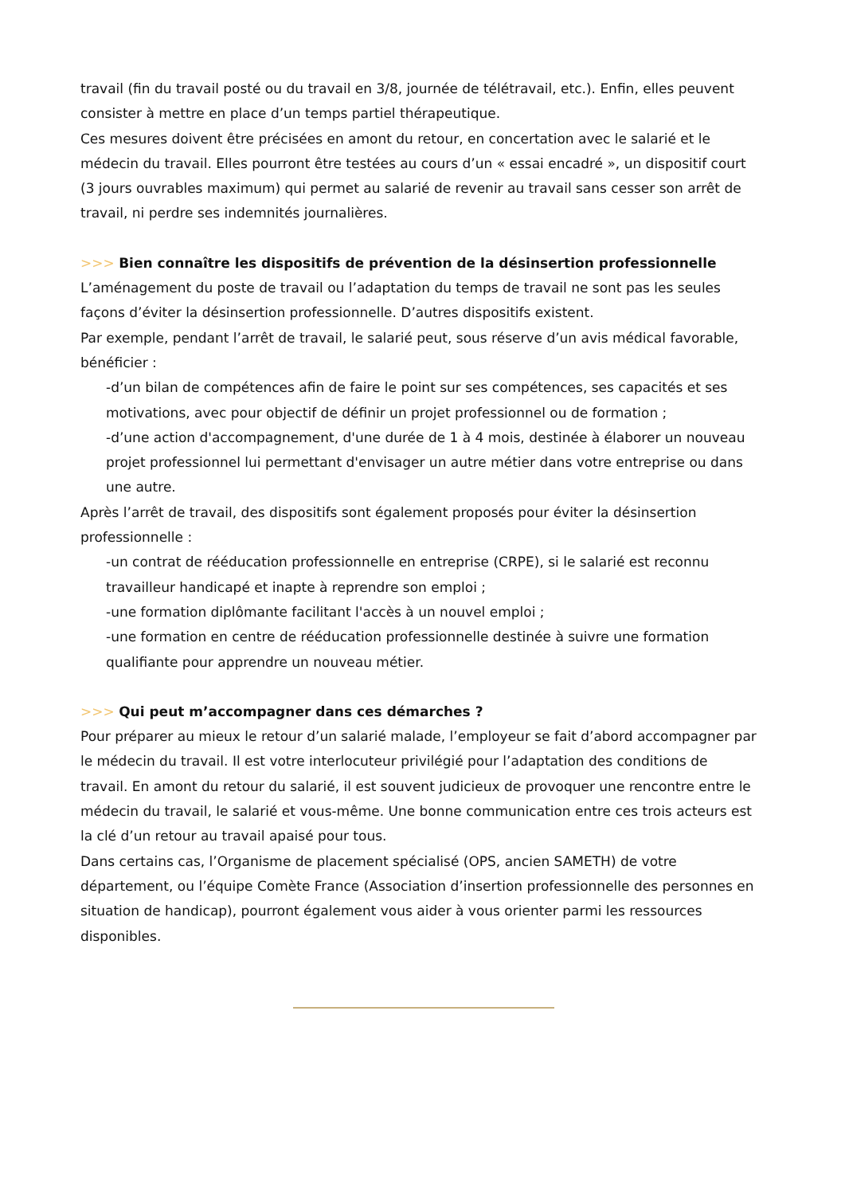travail (fin du travail posté ou du travail en 3/8, journée de télétravail, etc.). Enfin, elles peuvent consister à mettre en place d’un temps partiel thérapeutique.
Ces mesures doivent être précisées en amont du retour, en concertation avec le salarié et le médecin du travail. Elles pourront être testées au cours d’un « essai encadré », un dispositif court (3 jours ouvrables maximum) qui permet au salarié de revenir au travail sans cesser son arrêt de travail, ni perdre ses indemnités journalières.
>>> Bien connaître les dispositifs de prévention de la désinsertion professionnelle
L’aménagement du poste de travail ou l’adaptation du temps de travail ne sont pas les seules façons d’éviter la désinsertion professionnelle. D’autres dispositifs existent.
Par exemple, pendant l’arrêt de travail, le salarié peut, sous réserve d’un avis médical favorable, bénéficier :
-d’un bilan de compétences afin de faire le point sur ses compétences, ses capacités et ses motivations, avec pour objectif de définir un projet professionnel ou de formation ;
-d’une action d'accompagnement, d'une durée de 1 à 4 mois, destinée à élaborer un nouveau projet professionnel lui permettant d'envisager un autre métier dans votre entreprise ou dans une autre.
Après l’arrêt de travail, des dispositifs sont également proposés pour éviter la désinsertion professionnelle :
-un contrat de rééducation professionnelle en entreprise (CRPE), si le salarié est reconnu travailleur handicapé et inapte à reprendre son emploi ;
-une formation diplômante facilitant l'accès à un nouvel emploi ;
-une formation en centre de rééducation professionnelle destinée à suivre une formation qualifiante pour apprendre un nouveau métier.
>>> Qui peut m’accompagner dans ces démarches ?
Pour préparer au mieux le retour d’un salarié malade, l’employeur se fait d’abord accompagner par le médecin du travail. Il est votre interlocuteur privilégié pour l’adaptation des conditions de travail. En amont du retour du salarié, il est souvent judicieux de provoquer une rencontre entre le médecin du travail, le salarié et vous-même. Une bonne communication entre ces trois acteurs est la clé d’un retour au travail apaisé pour tous.
Dans certains cas, l’Organisme de placement spécialisé (OPS, ancien SAMETH) de votre département, ou l’équipe Comète France (Association d’insertion professionnelle des personnes en situation de handicap), pourront également vous aider à vous orienter parmi les ressources disponibles.